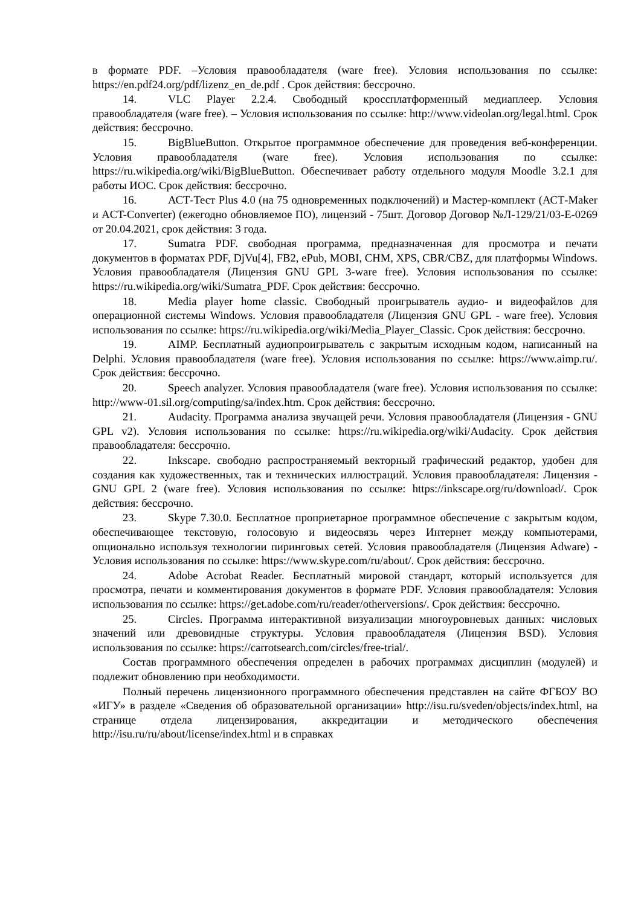в формате PDF. –Условия правообладателя (ware free). Условия использования по ссылке: https://en.pdf24.org/pdf/lizenz_en_de.pdf . Срок действия: бессрочно.
14. VLC Player 2.2.4. Свободный кроссплатформенный медиаплеер. Условия правообладателя (ware free). – Условия использования по ссылке: http://www.videolan.org/legal.html. Срок действия: бессрочно.
15. BigBlueButton. Открытое программное обеспечение для проведения веб-конференции. Условия правообладателя (ware free). Условия использования по ссылке: https://ru.wikipedia.org/wiki/BigBlueButton. Обеспечивает работу отдельного модуля Moodle 3.2.1 для работы ИОС. Срок действия: бессрочно.
16. АСТ-Тест Plus 4.0 (на 75 одновременных подключений) и Мастер-комплект (АСТ-Maker и ACT-Converter) (ежегодно обновляемое ПО), лицензий - 75шт. Договор Договор №Л-129/21/03-Е-0269 от 20.04.2021, срок действия: 3 года.
17. Sumatra PDF. свободная программа, предназначенная для просмотра и печати документов в форматах PDF, DjVu[4], FB2, ePub, MOBI, CHM, XPS, CBR/CBZ, для платформы Windows. Условия правообладателя (Лицензия GNU GPL 3-ware free). Условия использования по ссылке: https://ru.wikipedia.org/wiki/Sumatra_PDF. Срок действия: бессрочно.
18. Media player home classic. Свободный проигрыватель аудио- и видеофайлов для операционной системы Windows. Условия правообладателя (Лицензия GNU GPL - ware free). Условия использования по ссылке: https://ru.wikipedia.org/wiki/Media_Player_Classic. Срок действия: бессрочно.
19. AIMP. Бесплатный аудиопроигрыватель с закрытым исходным кодом, написанный на Delphi. Условия правообладателя (ware free). Условия использования по ссылке: https://www.aimp.ru/. Срок действия: бессрочно.
20. Speech analyzer. Условия правообладателя (ware free). Условия использования по ссылке: http://www-01.sil.org/computing/sa/index.htm. Срок действия: бессрочно.
21. Audacity. Программа анализа звучащей речи. Условия правообладателя (Лицензия - GNU GPL v2). Условия использования по ссылке: https://ru.wikipedia.org/wiki/Audacity. Срок действия правообладателя: бессрочно.
22. Inkscape. свободно распространяемый векторный графический редактор, удобен для создания как художественных, так и технических иллюстраций. Условия правообладателя: Лицензия -GNU GPL 2 (ware free). Условия использования по ссылке: https://inkscape.org/ru/download/. Срок действия: бессрочно.
23. Skype 7.30.0. Бесплатное проприетарное программное обеспечение с закрытым кодом, обеспечивающее текстовую, голосовую и видеосвязь через Интернет между компьютерами, опционально используя технологии пиринговых сетей. Условия правообладателя (Лицензия Adware) - Условия использования по ссылке: https://www.skype.com/ru/about/. Срок действия: бессрочно.
24. Adobe Acrobat Reader. Бесплатный мировой стандарт, который используется для просмотра, печати и комментирования документов в формате PDF. Условия правообладателя: Условия использования по ссылке: https://get.adobe.com/ru/reader/otherversions/. Срок действия: бессрочно.
25. Circles. Программа интерактивной визуализации многоуровневых данных: числовых значений или древовидные структуры. Условия правообладателя (Лицензия BSD). Условия использования по ссылке: https://carrotsearch.com/circles/free-trial/.
Состав программного обеспечения определен в рабочих программах дисциплин (модулей) и подлежит обновлению при необходимости.
Полный перечень лицензионного программного обеспечения представлен на сайте ФГБОУ ВО «ИГУ» в разделе «Сведения об образовательной организации» http://isu.ru/sveden/objects/index.html, на странице отдела лицензирования, аккредитации и методического обеспечения http://isu.ru/ru/about/license/index.html и в справках